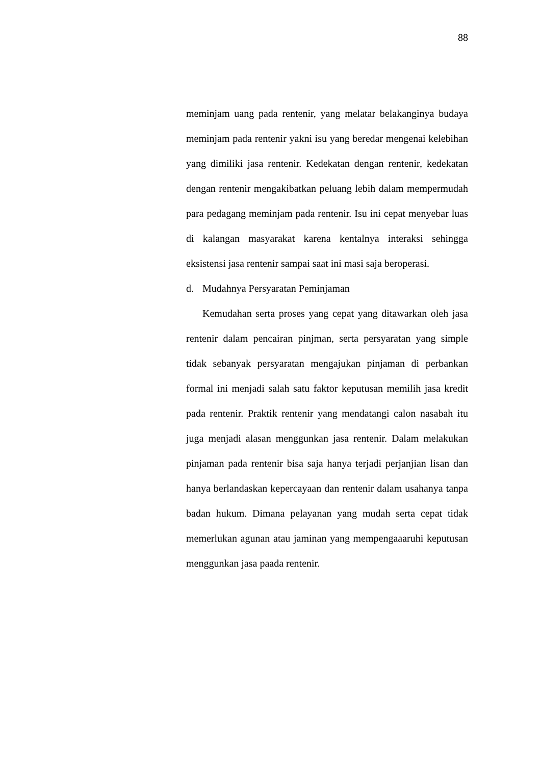88
meminjam uang pada rentenir, yang melatar belakanginya budaya meminjam pada rentenir yakni isu yang beredar mengenai kelebihan yang dimiliki jasa rentenir. Kedekatan dengan rentenir, kedekatan dengan rentenir mengakibatkan peluang lebih dalam mempermudah para pedagang meminjam pada rentenir. Isu ini cepat menyebar luas di kalangan masyarakat karena kentalnya interaksi sehingga eksistensi jasa rentenir sampai saat ini masi saja beroperasi.
d. Mudahnya Persyaratan Peminjaman
Kemudahan serta proses yang cepat yang ditawarkan oleh jasa rentenir dalam pencairan pinjman, serta persyaratan yang simple tidak sebanyak persyaratan mengajukan pinjaman di perbankan formal ini menjadi salah satu faktor keputusan memilih jasa kredit pada rentenir. Praktik rentenir yang mendatangi calon nasabah itu juga menjadi alasan menggunkan jasa rentenir. Dalam melakukan pinjaman pada rentenir bisa saja hanya terjadi perjanjian lisan dan hanya berlandaskan kepercayaan dan rentenir dalam usahanya tanpa badan hukum. Dimana pelayanan yang mudah serta cepat tidak memerlukan agunan atau jaminan yang mempengaaaruhi keputusan menggunkan jasa paada rentenir.